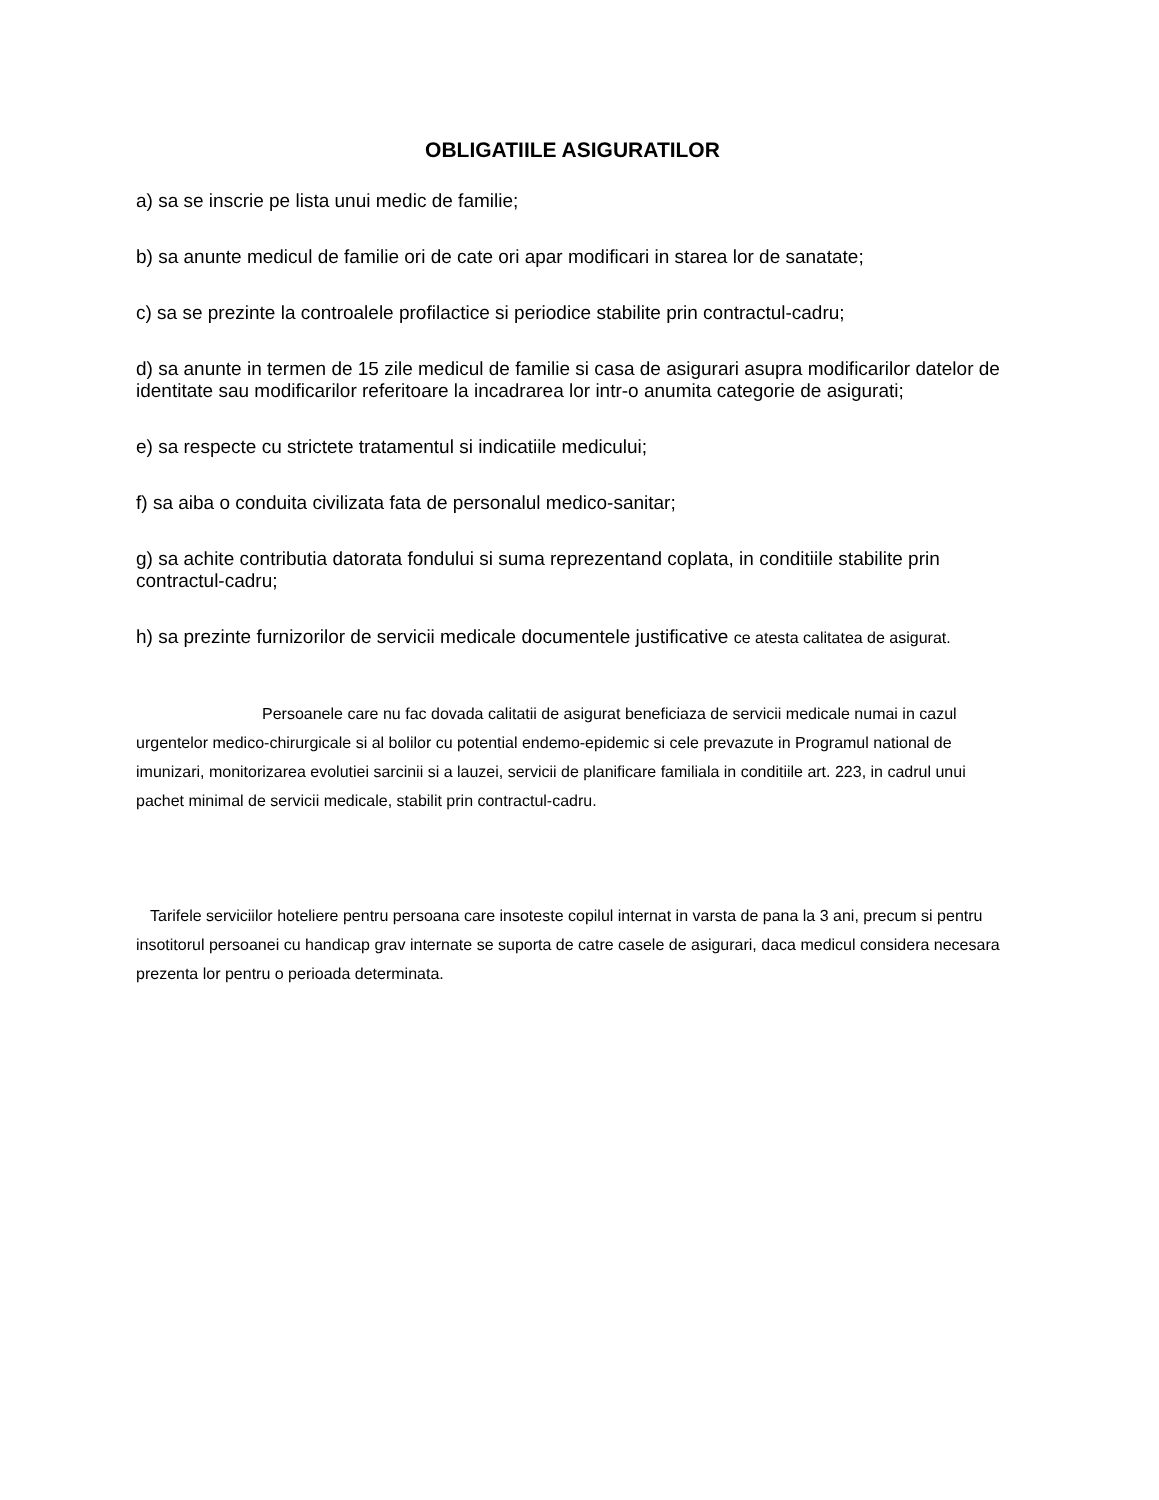OBLIGATIILE ASIGURATILOR
a) sa se inscrie pe lista unui medic de familie;
b) sa anunte medicul de familie ori de cate ori apar modificari in starea lor de sanatate;
c) sa se prezinte la controalele profilactice si periodice stabilite prin contractul-cadru;
d) sa anunte in termen de 15 zile medicul de familie si casa de asigurari asupra modificarilor datelor de identitate sau modificarilor referitoare la incadrarea lor intr-o anumita categorie de asigurati;
e) sa respecte cu strictete tratamentul si indicatiile medicului;
f) sa aiba o conduita civilizata fata de personalul medico-sanitar;
g) sa achite contributia datorata fondului si suma reprezentand coplata, in conditiile stabilite prin contractul-cadru;
h) sa prezinte furnizorilor de servicii medicale documentele justificative ce atesta calitatea de asigurat.
Persoanele care nu fac dovada calitatii de asigurat beneficiaza de servicii medicale numai in cazul urgentelor medico-chirurgicale si al bolilor cu potential endemo-epidemic si cele prevazute in Programul national de imunizari, monitorizarea evolutiei sarcinii si a lauzei, servicii de planificare familiala in conditiile art. 223, in cadrul unui pachet minimal de servicii medicale, stabilit prin contractul-cadru.
Tarifele serviciilor hoteliere pentru persoana care insoteste copilul internat in varsta de pana la 3 ani, precum si pentru insotitorul persoanei cu handicap grav internate se suporta de catre casele de asigurari, daca medicul considera necesara prezenta lor pentru o perioada determinata.